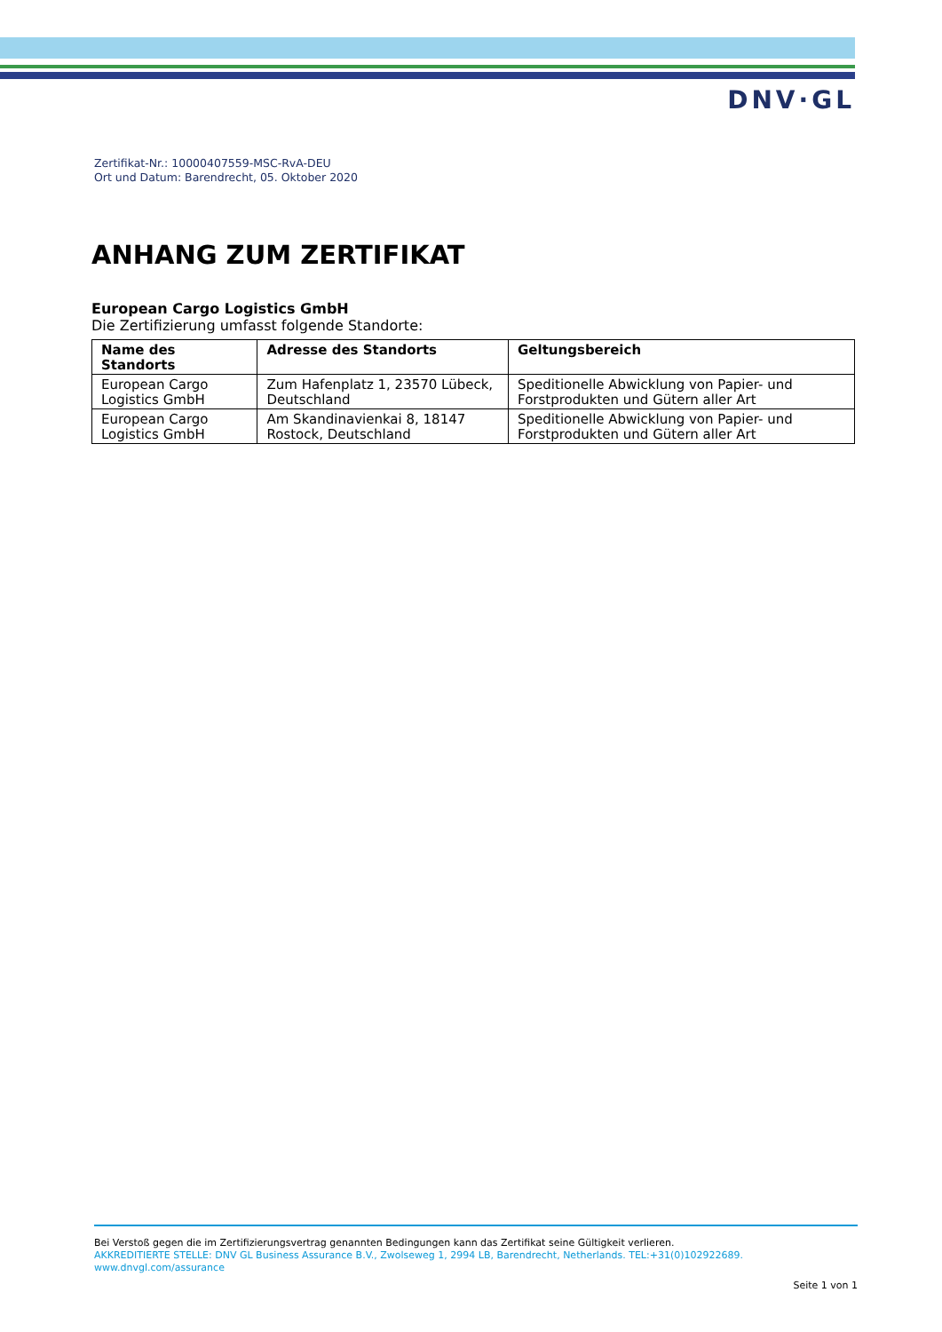DNV·GL
Zertifikat-Nr.: 10000407559-MSC-RvA-DEU
Ort und Datum: Barendrecht, 05. Oktober 2020
ANHANG ZUM ZERTIFIKAT
European Cargo Logistics GmbH
Die Zertifizierung umfasst folgende Standorte:
| Name des Standorts | Adresse des Standorts | Geltungsbereich |
| --- | --- | --- |
| European Cargo Logistics GmbH | Zum Hafenplatz 1, 23570 Lübeck, Deutschland | Speditionelle Abwicklung von Papier- und Forstprodukten und Gütern aller Art |
| European Cargo Logistics GmbH | Am Skandinavienkai 8, 18147 Rostock, Deutschland | Speditionelle Abwicklung von Papier- und Forstprodukten und Gütern aller Art |
Bei Verstoß gegen die im Zertifizierungsvertrag genannten Bedingungen kann das Zertifikat seine Gültigkeit verlieren.
AKKREDITIERTE STELLE: DNV GL Business Assurance B.V., Zwolseweg 1, 2994 LB, Barendrecht, Netherlands. TEL:+31(0)102922689.
www.dnvgl.com/assurance
Seite 1 von 1